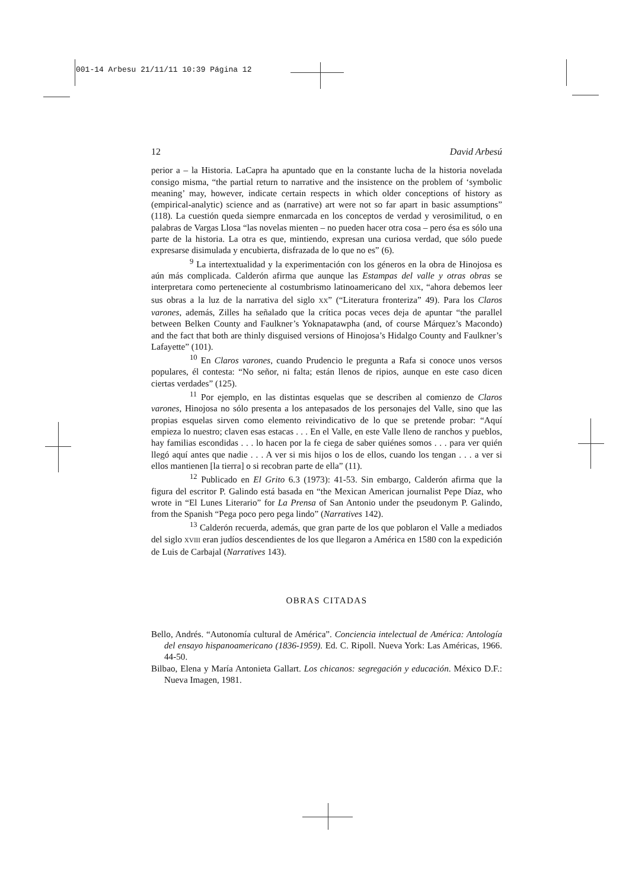001-14 Arbesu 21/11/11 10:39 Página 12
12 David Arbesú
perior a – la Historia. LaCapra ha apuntado que en la constante lucha de la historia novelada consigo misma, “the partial return to narrative and the insistence on the problem of ‘symbolic meaning’ may, however, indicate certain respects in which older conceptions of history as (empirical-analytic) science and as (narrative) art were not so far apart in basic assumptions” (118). La cuestión queda siempre enmarcada en los conceptos de verdad y verosimilitud, o en palabras de Vargas Llosa “las novelas mienten – no pueden hacer otra cosa – pero ésa es sólo una parte de la historia. La otra es que, mintiendo, expresan una curiosa verdad, que sólo puede expresarse disimulada y encubierta, disfrazada de lo que no es” (6).
<sup>9</sup> La intertextualidad y la experimentación con los géneros en la obra de Hinojosa es aún más complicada. Calderón afirma que aunque las Estampas del valle y otras obras se interpretara como perteneciente al costumbrismo latinoamericano del XIX, “ahora debemos leer sus obras a la luz de la narrativa del siglo XX” (“Literatura fronteriza” 49). Para los Claros varones, además, Zilles ha señalado que la crítica pocas veces deja de apuntar “the parallel between Belken County and Faulkner’s Yoknapatawpha (and, of course Márquez’s Macondo) and the fact that both are thinly disguised versions of Hinojosa’s Hidalgo County and Faulkner’s Lafayette” (101).
<sup>10</sup> En Claros varones, cuando Prudencio le pregunta a Rafa si conoce unos versos populares, él contesta: “No señor, ni falta; están llenos de ripios, aunque en este caso dicen ciertas verdades” (125).
<sup>11</sup> Por ejemplo, en las distintas esquelas que se describen al comienzo de Claros varones, Hinojosa no sólo presenta a los antepasados de los personajes del Valle, sino que las propias esquelas sirven como elemento reivindicativo de lo que se pretende probar: “Aquí empieza lo nuestro; claven esas estacas . . . En el Valle, en este Valle lleno de ranchos y pueblos, hay familias escondidas . . . lo hacen por la fe ciega de saber quiénes somos . . . para ver quién llegó aquí antes que nadie . . . A ver si mis hijos o los de ellos, cuando los tengan . . . a ver si ellos mantienen [la tierra] o si recobran parte de ella” (11).
<sup>12</sup> Publicado en El Grito 6.3 (1973): 41-53. Sin embargo, Calderón afirma que la figura del escritor P. Galindo está basada en “the Mexican American journalist Pepe Díaz, who wrote in “El Lunes Literario” for La Prensa of San Antonio under the pseudonym P. Galindo, from the Spanish “Pega poco pero pega lindo” (Narratives 142).
<sup>13</sup> Calderón recuerda, además, que gran parte de los que poblaron el Valle a mediados del siglo XVIII eran judíos descendientes de los que llegaron a América en 1580 con la expedición de Luis de Carbajal (Narratives 143).
OBRAS CITADAS
Bello, Andrés. “Autonomía cultural de América”. Conciencia intelectual de América: Antología del ensayo hispanoamericano (1836-1959). Ed. C. Ripoll. Nueva York: Las Américas, 1966. 44-50.
Bilbao, Elena y María Antonieta Gallart. Los chicanos: segregación y educación. México D.F.: Nueva Imagen, 1981.